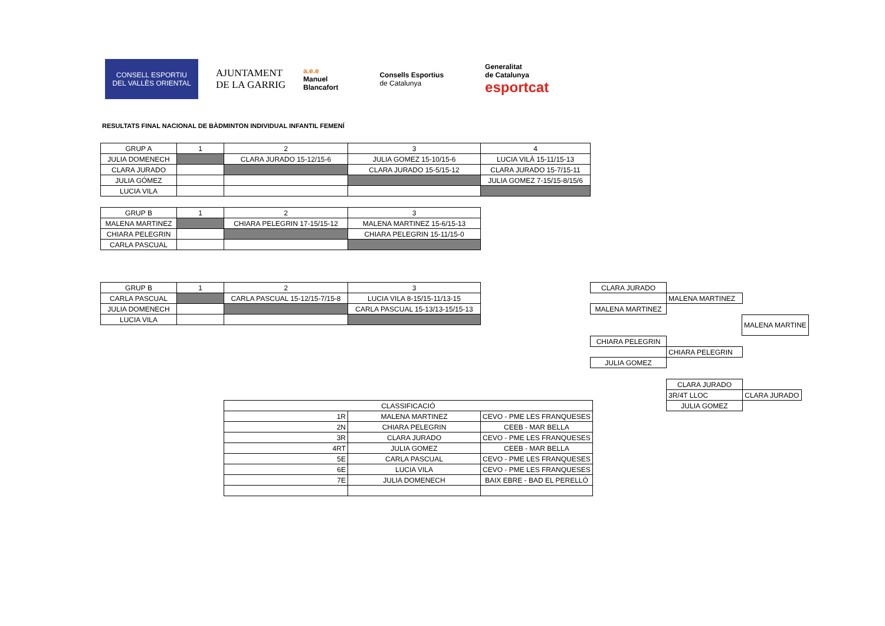CONSELL ESPORTIU
DEL VALLÈS ORIENTAL
AJUNTAMENT
DE LA GARRIG
a.e.e
Manuel
Blancafort
Consells Esportius
de Catalunya
Generalitat
de Catalunya
esportcat
RESULTATS FINAL NACIONAL DE BÀDMINTON INDIVIDUAL INFANTIL FEMENÍ
| GRUP A | 1 | 2 | 3 | 4 |
| JULIA DOMENECH | | CLARA JURADO 15-12/15-6 | JULIA GOMEZ 15-10/15-6 | LUCIA VILÀ 15-11/15-13 |
| CLARA JURADO | | | CLARA JURADO 15-5/15-12 | CLARA JURADO 15-7/15-11 |
| JULIA GÓMEZ | | | | JULIA GOMEZ 7-15/15-8/15/6 |
| LUCIA VILA | | | | |
| GRUP B | 1 | 2 | 3 |
| MALENA MARTINEZ | | CHIARA PELEGRIN 17-15/15-12 | MALENA MARTINEZ 15-6/15-13 |
| CHIARA PELEGRIN | | | CHIARA PELEGRIN 15-11/15-0 |
| CARLA PASCUAL | | | |
| GRUP B | 1 | 2 | 3 |
| CARLA PASCUAL | | CARLA PASCUAL 15-12/15-7/15-8 | LUCIA VILA 8-15/15-11/13-15 |
| JULIA DOMENECH | | | CARLA PASCUAL 15-13/13-15/15-13 |
| LUCIA VILA | | | |
| CLARA JURADO |
| MALENA MARTINEZ |
| MALENA MARTINEZ |
| MALENA MARTINE |
| CHIARA PELEGRIN |
| CHIARA PELEGRIN |
| JULIA GOMEZ |
| CLARA JURADO | |
| 3R/4T LLOC | CLARA JURADO |
| JULIA GOMEZ | |
| CLASSIFICACIÓ | | |
| 1R | MALENA MARTINEZ | CEVO - PME LES FRANQUESES |
| 2N | CHIARA PELEGRIN | CEEB - MAR BELLA |
| 3R | CLARA JURADO | CEVO - PME LES FRANQUESES |
| 4RT | JULIA GOMEZ | CEEB - MAR BELLA |
| 5E | CARLA PASCUAL | CEVO - PME LES FRANQUESES |
| 6E | LUCIA VILA | CEVO - PME LES FRANQUESES |
| 7E | JULIA DOMENECH | BAIX EBRE - BAD EL PERELLÓ |